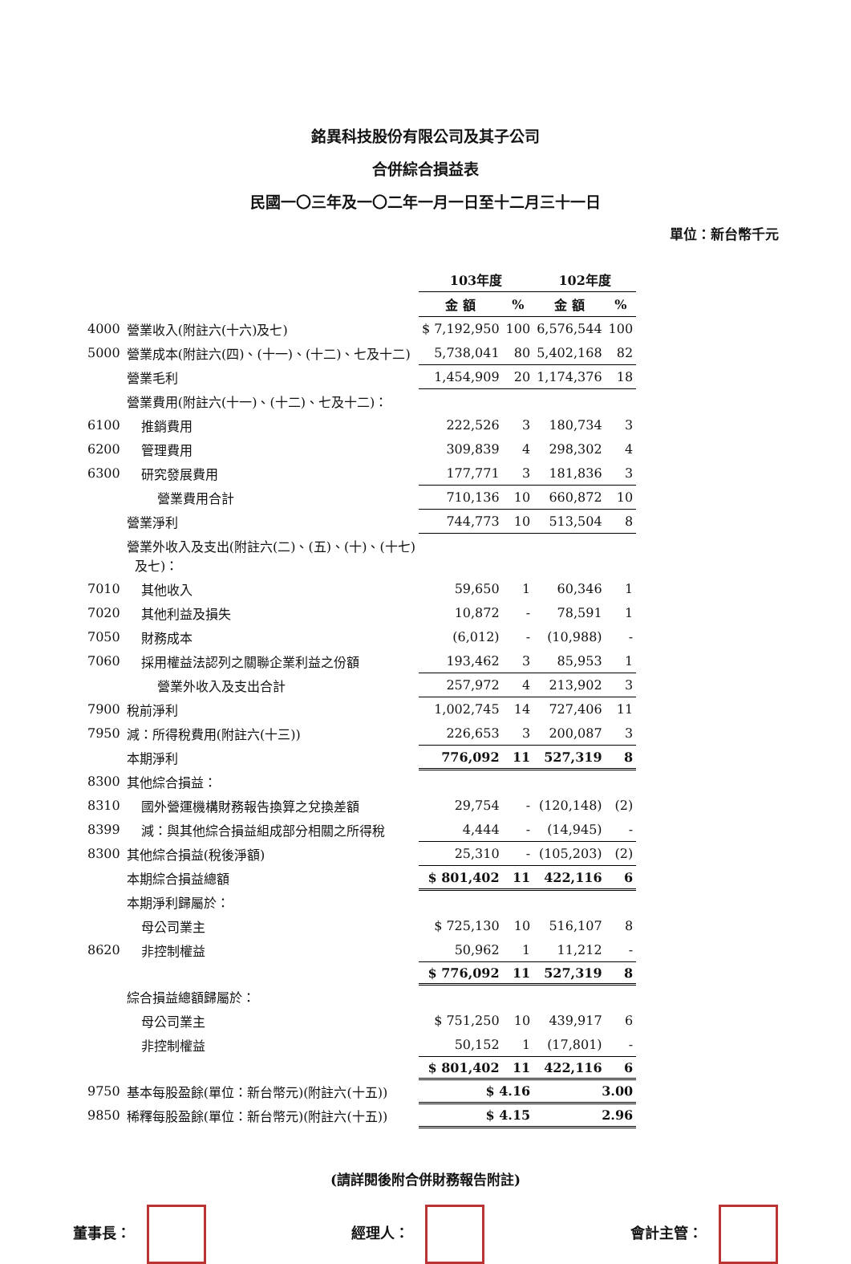銘異科技股份有限公司及其子公司
合併綜合損益表
民國一〇三年及一〇二年一月一日至十二月三十一日
單位：新台幣千元
| | | 103年度 | | 102年度 | |
| --- | --- | --- | --- | --- | --- |
| | | 金 額 | % | 金 額 | % |
| 4000 | 營業收入(附註六(十六)及七) | $ 7,192,950 | 100 | 6,576,544 | 100 |
| 5000 | 營業成本(附註六(四)、(十一)、(十二)、七及十二) | 5,738,041 | 80 | 5,402,168 | 82 |
| | 營業毛利 | 1,454,909 | 20 | 1,174,376 | 18 |
| | 營業費用(附註六(十一)、(十二)、七及十二)： | | | | |
| 6100 | 推銷費用 | 222,526 | 3 | 180,734 | 3 |
| 6200 | 管理費用 | 309,839 | 4 | 298,302 | 4 |
| 6300 | 研究發展費用 | 177,771 | 3 | 181,836 | 3 |
| | 營業費用合計 | 710,136 | 10 | 660,872 | 10 |
| | 營業淨利 | 744,773 | 10 | 513,504 | 8 |
| | 營業外收入及支出(附註六(二)、(五)、(十)、(十七) 及七)： | | | | |
| 7010 | 其他收入 | 59,650 | 1 | 60,346 | 1 |
| 7020 | 其他利益及損失 | 10,872 | - | 78,591 | 1 |
| 7050 | 財務成本 | (6,012) | - | (10,988) | - |
| 7060 | 採用權益法認列之關聯企業利益之份額 | 193,462 | 3 | 85,953 | 1 |
| | 營業外收入及支出合計 | 257,972 | 4 | 213,902 | 3 |
| 7900 | 稅前淨利 | 1,002,745 | 14 | 727,406 | 11 |
| 7950 | 減：所得稅費用(附註六(十三)) | 226,653 | 3 | 200,087 | 3 |
| | 本期淨利 | 776,092 | 11 | 527,319 | 8 |
| 8300 | 其他綜合損益： | | | | |
| 8310 | 國外營運機構財務報告換算之兌換差額 | 29,754 | - | (120,148) | (2) |
| 8399 | 減：與其他綜合損益組成部分相關之所得稅 | 4,444 | - | (14,945) | - |
| 8300 | 其他綜合損益(稅後淨額) | 25,310 | - | (105,203) | (2) |
| | 本期綜合損益總額 | $ 801,402 | 11 | 422,116 | 6 |
| | 本期淨利歸屬於： | | | | |
| | 母公司業主 | $ 725,130 | 10 | 516,107 | 8 |
| 8620 | 非控制權益 | 50,962 | 1 | 11,212 | - |
| | | $ 776,092 | 11 | 527,319 | 8 |
| | 綜合損益總額歸屬於： | | | | |
| | 母公司業主 | $ 751,250 | 10 | 439,917 | 6 |
| | 非控制權益 | 50,152 | 1 | (17,801) | - |
| | | $ 801,402 | 11 | 422,116 | 6 |
| 9750 | 基本每股盈餘(單位：新台幣元)(附註六(十五)) | $ 4.16 | | 3.00 | |
| 9850 | 稀釋每股盈餘(單位：新台幣元)(附註六(十五)) | $ 4.15 | | 2.96 | |
(請詳閱後附合併財務報告附註)
董事長： 經理人： 會計主管：